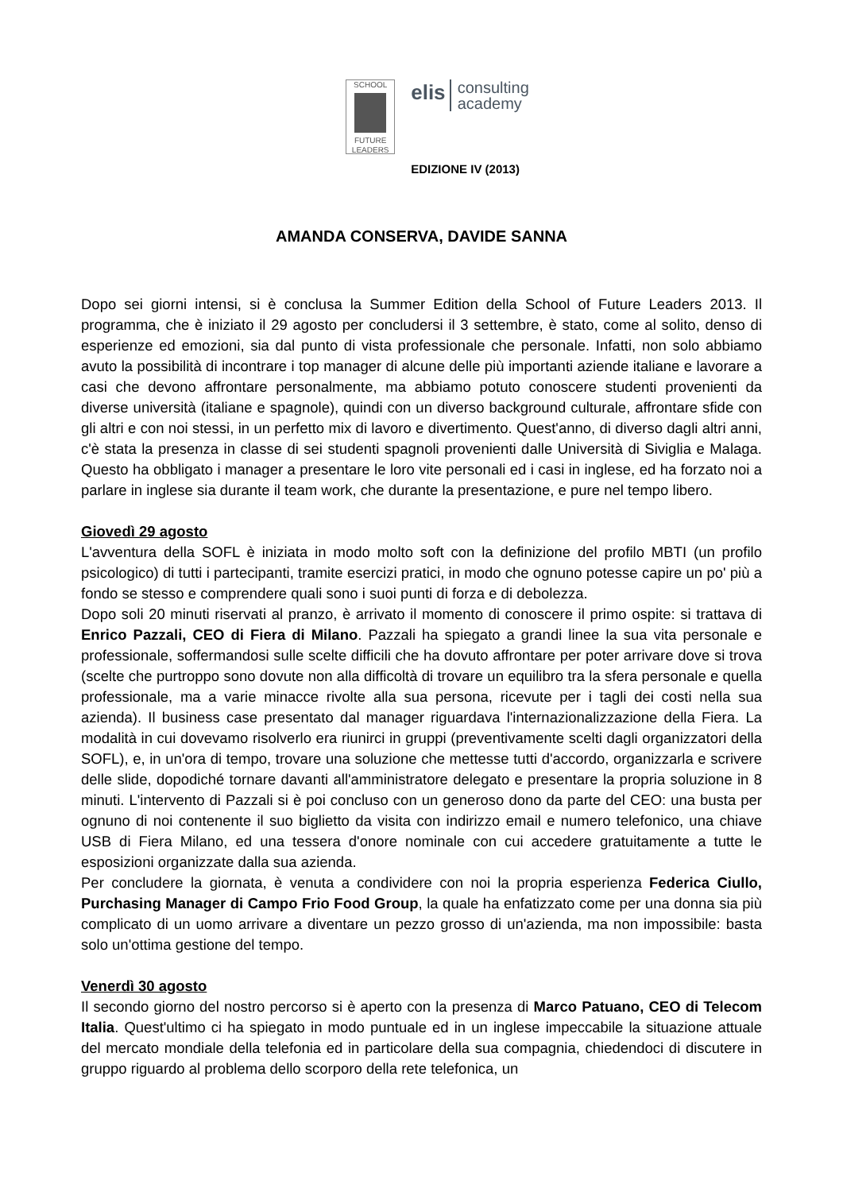SCHOOL
FUTURE LEADERS
elis consulting
academy
EDIZIONE IV (2013)
AMANDA CONSERVA, DAVIDE SANNA
Dopo sei giorni intensi, si è conclusa la Summer Edition della School of Future Leaders 2013. Il programma, che è iniziato il 29 agosto per concludersi il 3 settembre, è stato, come al solito, denso di esperienze ed emozioni, sia dal punto di vista professionale che personale. Infatti, non solo abbiamo avuto la possibilità di incontrare i top manager di alcune delle più importanti aziende italiane e lavorare a casi che devono affrontare personalmente, ma abbiamo potuto conoscere studenti provenienti da diverse università (italiane e spagnole), quindi con un diverso background culturale, affrontare sfide con gli altri e con noi stessi, in un perfetto mix di lavoro e divertimento. Quest'anno, di diverso dagli altri anni, c'è stata la presenza in classe di sei studenti spagnoli provenienti dalle Università di Siviglia e Malaga. Questo ha obbligato i manager a presentare le loro vite personali ed i casi in inglese, ed ha forzato noi a parlare in inglese sia durante il team work, che durante la presentazione, e pure nel tempo libero.
Giovedì 29 agosto
L'avventura della SOFL è iniziata in modo molto soft con la definizione del profilo MBTI (un profilo psicologico) di tutti i partecipanti, tramite esercizi pratici, in modo che ognuno potesse capire un po' più a fondo se stesso e comprendere quali sono i suoi punti di forza e di debolezza.
Dopo soli 20 minuti riservati al pranzo, è arrivato il momento di conoscere il primo ospite: si trattava di Enrico Pazzali, CEO di Fiera di Milano. Pazzali ha spiegato a grandi linee la sua vita personale e professionale, soffermandosi sulle scelte difficili che ha dovuto affrontare per poter arrivare dove si trova (scelte che purtroppo sono dovute non alla difficoltà di trovare un equilibro tra la sfera personale e quella professionale, ma a varie minacce rivolte alla sua persona, ricevute per i tagli dei costi nella sua azienda). Il business case presentato dal manager riguardava l'internazionalizzazione della Fiera. La modalità in cui dovevamo risolverlo era riunirci in gruppi (preventivamente scelti dagli organizzatori della SOFL), e, in un'ora di tempo, trovare una soluzione che mettesse tutti d'accordo, organizzarla e scrivere delle slide, dopodiché tornare davanti all'amministratore delegato e presentare la propria soluzione in 8 minuti. L'intervento di Pazzali si è poi concluso con un generoso dono da parte del CEO: una busta per ognuno di noi contenente il suo biglietto da visita con indirizzo email e numero telefonico, una chiave USB di Fiera Milano, ed una tessera d'onore nominale con cui accedere gratuitamente a tutte le esposizioni organizzate dalla sua azienda.
Per concludere la giornata, è venuta a condividere con noi la propria esperienza Federica Ciullo, Purchasing Manager di Campo Frio Food Group, la quale ha enfatizzato come per una donna sia più complicato di un uomo arrivare a diventare un pezzo grosso di un'azienda, ma non impossibile: basta solo un'ottima gestione del tempo.
Venerdì 30 agosto
Il secondo giorno del nostro percorso si è aperto con la presenza di Marco Patuano, CEO di Telecom Italia. Quest'ultimo ci ha spiegato in modo puntuale ed in un inglese impeccabile la situazione attuale del mercato mondiale della telefonia ed in particolare della sua compagnia, chiedendoci di discutere in gruppo riguardo al problema dello scorporo della rete telefonica, un